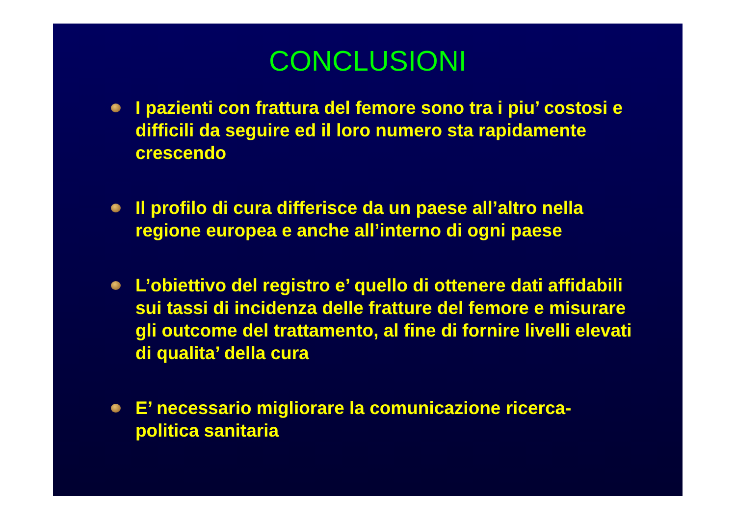CONCLUSIONI
I pazienti con frattura del femore sono tra i piu’ costosi e difficili da seguire ed il loro numero sta rapidamente crescendo
Il profilo di cura differisce da un paese all’altro nella regione europea e anche all’interno di ogni paese
L’obiettivo del registro e’ quello di ottenere dati affidabili sui tassi di incidenza delle fratture del femore e misurare gli outcome del trattamento, al fine di fornire livelli elevati di qualita’ della cura
E’ necessario migliorare la comunicazione ricerca-politica sanitaria